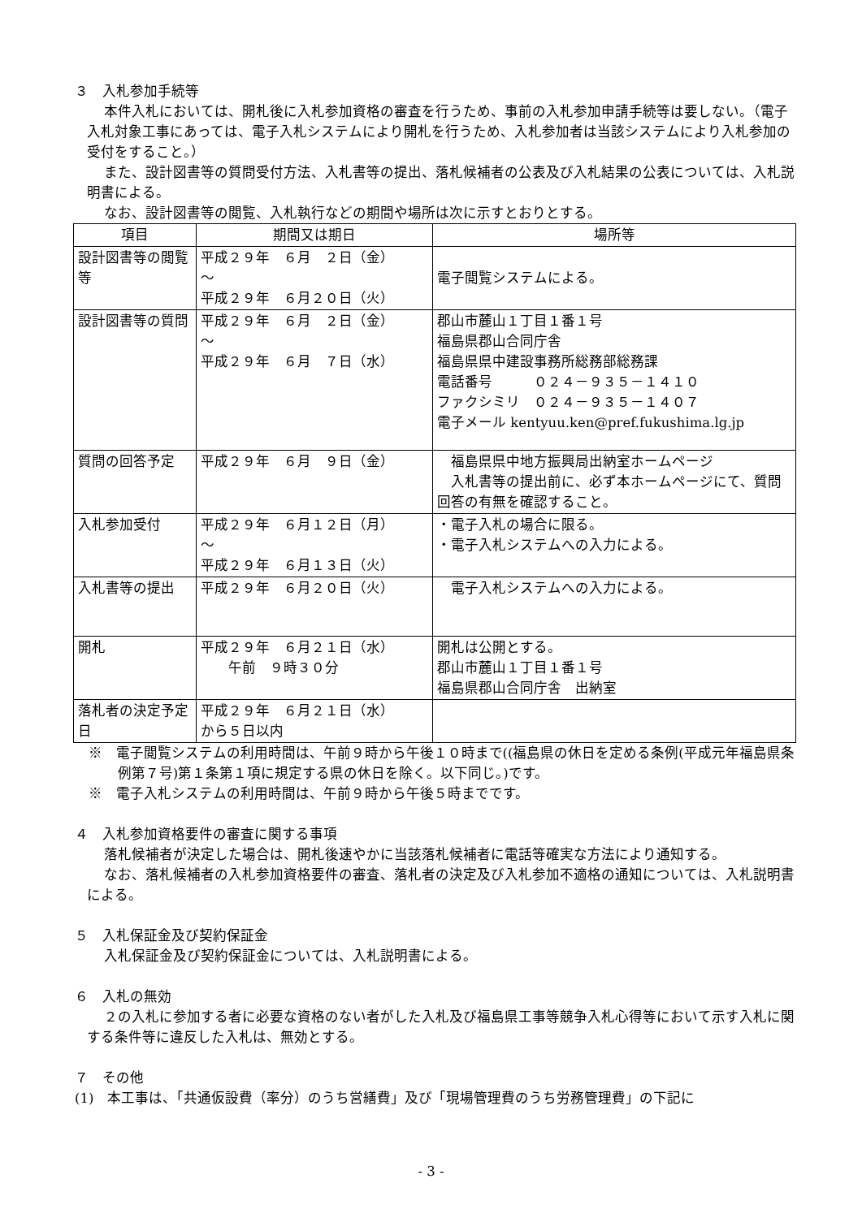３　入札参加手続等
本件入札においては、開札後に入札参加資格の審査を行うため、事前の入札参加申請手続等は要しない。（電子入札対象工事にあっては、電子入札システムにより開札を行うため、入札参加者は当該システムにより入札参加の受付をすること。）
また、設計図書等の質問受付方法、入札書等の提出、落札候補者の公表及び入札結果の公表については、入札説明書による。
なお、設計図書等の閲覧、入札執行などの期間や場所は次に示すとおりとする。
| 項目 | 期間又は期日 | 場所等 |
| --- | --- | --- |
| 設計図書等の閲覧等 | 平成２９年 ６月 ２日（金） ～ 平成２９年 ６月２０日（火） | 電子閲覧システムによる。 |
| 設計図書等の質問 | 平成２９年 ６月 ２日（金） ～ 平成２９年 ６月 ７日（水） | 郡山市麓山１丁目１番１号 福島県郡山合同庁舎 福島県県中建設事務所総務部総務課 電話番号 ０２４－９３５－１４１０ ファクシミリ ０２４－９３５－１４０７ 電子メール kentyuu.ken@pref.fukushima.lg.jp |
| 質問の回答予定 | 平成２９年 ６月 ９日（金） | 福島県県中地方振興局出納室ホームページ 入札書等の提出前に、必ず本ホームページにて、質問回答の有無を確認すること。 |
| 入札参加受付 | 平成２９年 ６月１２日（月） ～ 平成２９年 ６月１３日（火） | ・電子入札の場合に限る。 ・電子入札システムへの入力による。 |
| 入札書等の提出 | 平成２９年 ６月２０日（火） | 電子入札システムへの入力による。 |
| 開札 | 平成２９年 ６月２１日（水） 午前 ９時３０分 | 開札は公開とする。 郡山市麓山１丁目１番１号 福島県郡山合同庁舎 出納室 |
| 落札者の決定予定日 | 平成２９年 ６月２１日（水） から５日以内 | |
※　電子閲覧システムの利用時間は、午前９時から午後１０時まで((福島県の休日を定める条例(平成元年福島県条例第７号)第１条第１項に規定する県の休日を除く。以下同じ。)です。
※　電子入札システムの利用時間は、午前９時から午後５時までです。
４　入札参加資格要件の審査に関する事項
落札候補者が決定した場合は、開札後速やかに当該落札候補者に電話等確実な方法により通知する。
なお、落札候補者の入札参加資格要件の審査、落札者の決定及び入札参加不適格の通知については、入札説明書による。
５　入札保証金及び契約保証金
入札保証金及び契約保証金については、入札説明書による。
６　入札の無効
２の入札に参加する者に必要な資格のない者がした入札及び福島県工事等競争入札心得等において示す入札に関する条件等に違反した入札は、無効とする。
７　その他
(1)　本工事は、「共通仮設費（率分）のうち営繕費」及び「現場管理費のうち労務管理費」の下記に
- 3 -